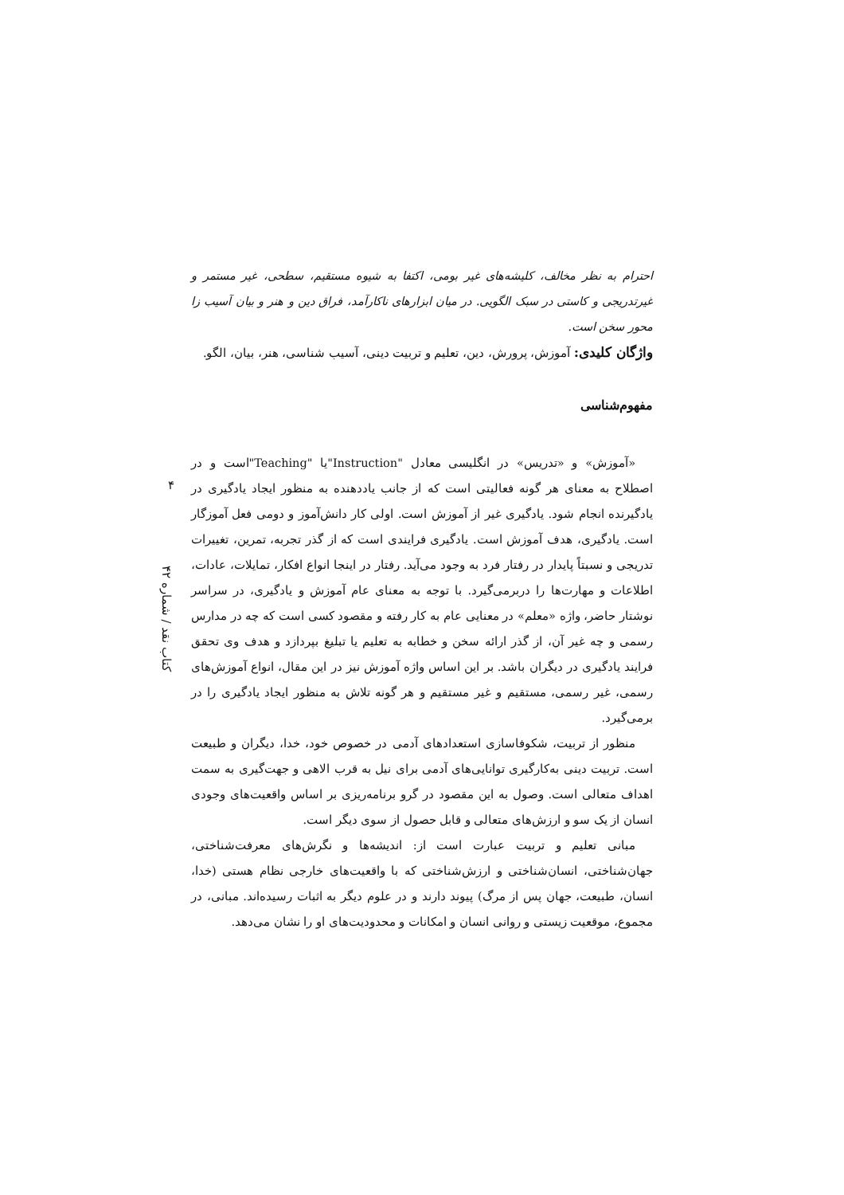احترام به نظر مخالف، کلیشه‌های غیر بومی، اکتفا به شیوه مستقیم، سطحی، غیر مستمر و غیرتدریجی و کاستی در سبک الگویی. در میان ابزارهای ناکارآمد، فراق دین و هنر و بیان آسیب زا محور سخن است.
واژگان کلیدی: آموزش، پرورش، دین، تعلیم و تربیت دینی، آسیب شناسی، هنر، بیان، الگو.
مفهوم‌شناسی
«آموزش» و «تدریس» در انگلیسی معادل "Instruction"یا "Teaching"است و در اصطلاح به معنای هر گونه فعالیتی است که از جانب یاددهنده به منظور ایجاد یادگیری در یادگیرنده انجام شود. یادگیری غیر از آموزش است. اولی کار دانش‌آموز و دومی فعل آموزگار است. یادگیری، هدف آموزش است. یادگیری فرایندی است که از گذر تجربه، تمرین، تغییرات تدریجی و نسبتاً پایدار در رفتار فرد به وجود می‌آید. رفتار در اینجا انواع افکار، تمایلات، عادات، اطلاعات و مهارت‌ها را دربرمی‌گیرد. با توجه به معنای عام آموزش و یادگیری، در سراسر نوشتار حاضر، واژه «معلم» در معنایی عام به کار رفته و مقصود کسی است که چه در مدارس رسمی و چه غیر آن، از گذر ارائه سخن و خطابه به تعلیم یا تبلیغ بپردازد و هدف وی تحقق فرایند یادگیری در دیگران باشد. بر این اساس واژه آموزش نیز در این مقال، انواع آموزش‌های رسمی، غیر رسمی، مستقیم و غیر مستقیم و هر گونه تلاش به منظور ایجاد یادگیری را در برمی‌گیرد.
منظور از تربیت، شکوفاسازی استعدادهای آدمی در خصوص خود، خدا، دیگران و طبیعت است. تربیت دینی به‌کارگیری توانایی‌های آدمی برای نیل به قرب الاهی و جهت‌گیری به سمت اهداف متعالی است. وصول به این مقصود در گرو برنامه‌ریزی بر اساس واقعیت‌های وجودی انسان از یک سو و ارزش‌های متعالی و قابل حصول از سوی دیگر است.
مبانی تعلیم و تربیت عبارت است از: اندیشه‌ها و نگرش‌های معرفت‌شناختی، جهان‌شناختی، انسان‌شناختی و ارزش‌شناختی که با واقعیت‌های خارجی نظام هستی (خدا، انسان، طبیعت، جهان پس از مرگ) پیوند دارند و در علوم دیگر به اثبات رسیده‌اند. مبانی، در مجموع، موقعیت زیستی و روانی انسان و امکانات و محدودیت‌های او را نشان می‌دهد.
۴
کتاب نقد / شماره ۴۲